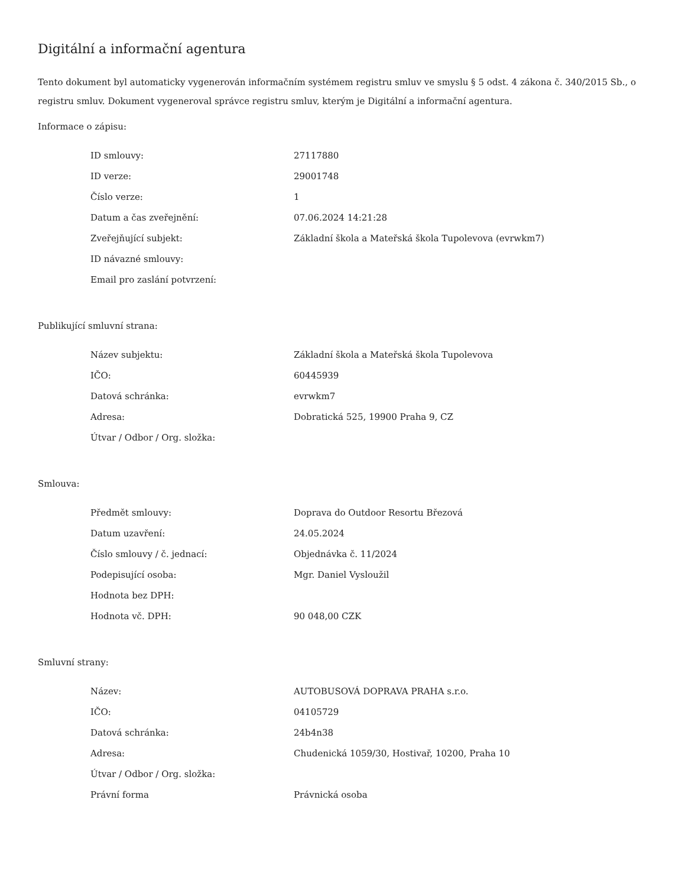Digitální a informační agentura
Tento dokument byl automaticky vygenerován informačním systémem registru smluv ve smyslu § 5 odst. 4 zákona č. 340/2015 Sb., o registru smluv. Dokument vygeneroval správce registru smluv, kterým je Digitální a informační agentura.
Informace o zápisu:
| ID smlouvy: | 27117880 |
| ID verze: | 29001748 |
| Číslo verze: | 1 |
| Datum a čas zveřejnění: | 07.06.2024 14:21:28 |
| Zveřejňující subjekt: | Základní škola a Mateřská škola Tupolevova (evrwkm7) |
| ID návazné smlouvy: | |
| Email pro zaslání potvrzení: | |
Publikující smluvní strana:
| Název subjektu: | Základní škola a Mateřská škola Tupolevova |
| IČO: | 60445939 |
| Datová schránka: | evrwkm7 |
| Adresa: | Dobratická 525, 19900 Praha 9, CZ |
| Útvar / Odbor / Org. složka: | |
Smlouva:
| Předmět smlouvy: | Doprava do Outdoor Resortu Březová |
| Datum uzavření: | 24.05.2024 |
| Číslo smlouvy / č. jednací: | Objednávka č. 11/2024 |
| Podepisující osoba: | Mgr. Daniel Vysloužil |
| Hodnota bez DPH: | |
| Hodnota vč. DPH: | 90 048,00 CZK |
Smluvní strany:
| Název: | AUTOBUSOVÁ DOPRAVA PRAHA s.r.o. |
| IČO: | 04105729 |
| Datová schránka: | 24b4n38 |
| Adresa: | Chudenická 1059/30, Hostivař, 10200, Praha 10 |
| Útvar / Odbor / Org. složka: | |
| Právní forma | Právnická osoba |